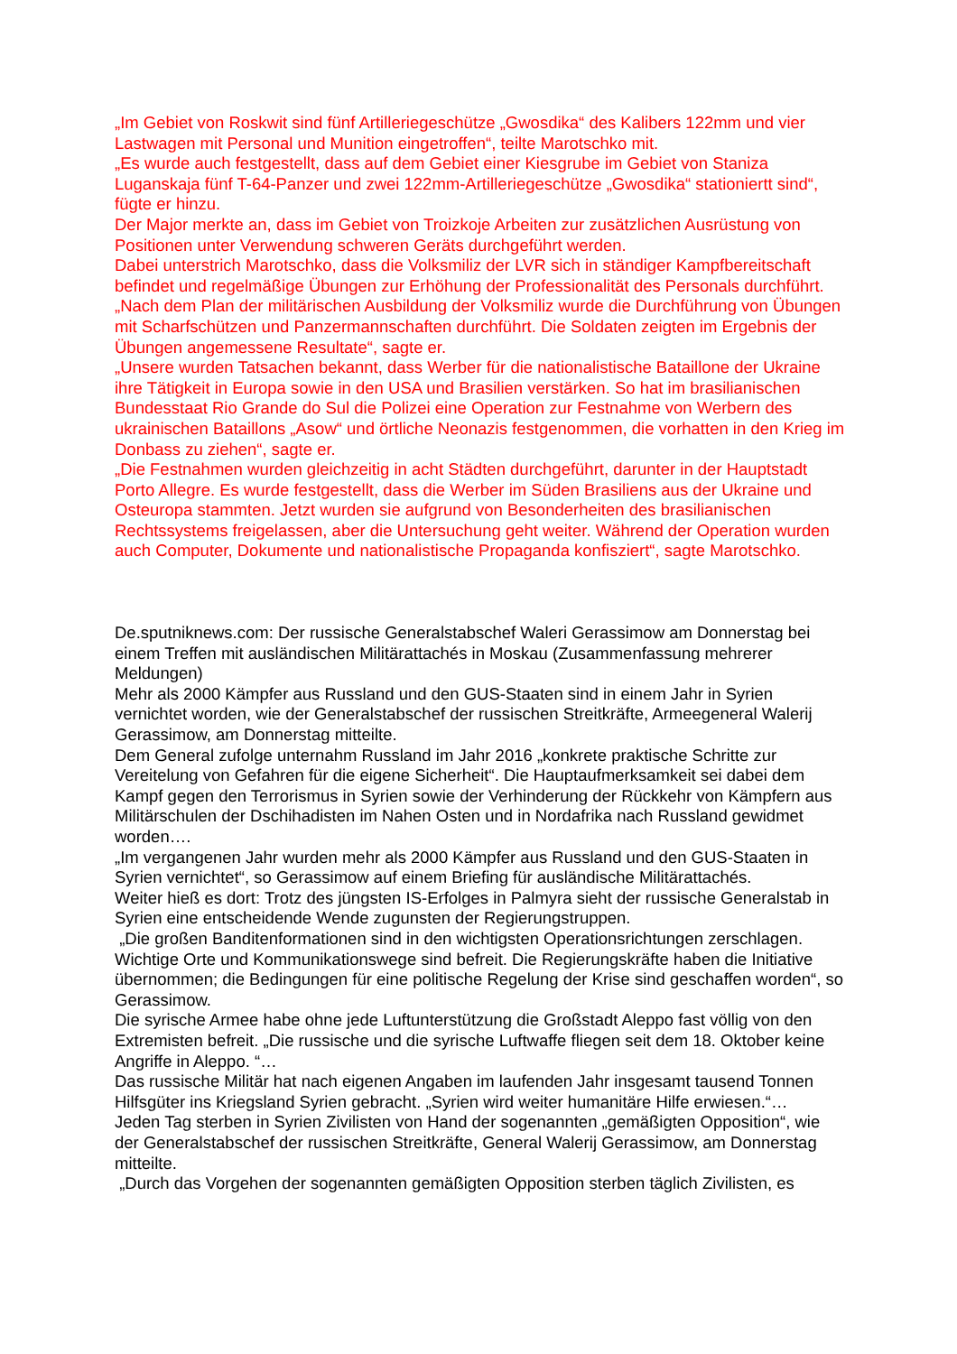„Im Gebiet von Roskwit sind fünf Artilleriegeschütze „Gwosdika“ des Kalibers 122mm und vier Lastwagen mit Personal und Munition eingetroffen“, teilte Marotschko mit.
„Es wurde auch festgestellt, dass auf dem Gebiet einer Kiesgrube im Gebiet von Staniza Luganskaja fünf T-64-Panzer und zwei 122mm-Artilleriegeschütze „Gwosdika“ stationiertt sind“, fügte er hinzu.
Der Major merkte an, dass im Gebiet von Troizkoje Arbeiten zur zusätzlichen Ausrüstung von Positionen unter Verwendung schweren Geräts durchgeführt werden.
Dabei unterstrich Marotschko, dass die Volksmiliz der LVR sich in ständiger Kampfbereitschaft befindet und regelmäßige Übungen zur Erhöhung der Professionalität des Personals durchführt.
„Nach dem Plan der militärischen Ausbildung der Volksmiliz wurde die Durchführung von Übungen mit Scharfschützen und Panzermannschaften durchführt. Die Soldaten zeigten im Ergebnis der Übungen angemessene Resultate“, sagte er.
„Unsere wurden Tatsachen bekannt, dass Werber für die nationalistische Bataillone der Ukraine ihre Tätigkeit in Europa sowie in den USA und Brasilien verstärken. So hat im brasilianischen Bundesstaat Rio Grande do Sul die Polizei eine Operation zur Festnahme von Werbern des ukrainischen Bataillons „Asow“ und örtliche Neonazis festgenommen, die vorhatten in den Krieg im Donbass zu ziehen“, sagte er.
„Die Festnahmen wurden gleichzeitig in acht Städten durchgeführt, darunter in der Hauptstadt Porto Allegre. Es wurde festgestellt, dass die Werber im Süden Brasiliens aus der Ukraine und Osteuropa stammten. Jetzt wurden sie aufgrund von Besonderheiten des brasilianischen Rechtssystems freigelassen, aber die Untersuchung geht weiter. Während der Operation wurden auch Computer, Dokumente und nationalistische Propaganda konfisziert“, sagte Marotschko.
De.sputniknews.com: Der russische Generalstabschef Waleri Gerassimow am Donnerstag bei einem Treffen mit ausländischen Militärattachés in Moskau (Zusammenfassung mehrerer Meldungen)
Mehr als 2000 Kämpfer aus Russland und den GUS-Staaten sind in einem Jahr in Syrien vernichtet worden, wie der Generalstabschef der russischen Streitkräfte, Armeegeneral Walerij Gerassimow, am Donnerstag mitteilte.
Dem General zufolge unternahm Russland im Jahr 2016 „konkrete praktische Schritte zur Vereitelung von Gefahren für die eigene Sicherheit“. Die Hauptaufmerksamkeit sei dabei dem Kampf gegen den Terrorismus in Syrien sowie der Verhinderung der Rückkehr von Kämpfern aus Militärschulen der Dschihadisten im Nahen Osten und in Nordafrika nach Russland gewidmet worden….
„Im vergangenen Jahr wurden mehr als 2000 Kämpfer aus Russland und den GUS-Staaten in Syrien vernichtet“, so Gerassimow auf einem Briefing für ausländische Militärattachés.
Weiter hieß es dort: Trotz des jüngsten IS-Erfolges in Palmyra sieht der russische Generalstab in Syrien eine entscheidende Wende zugunsten der Regierungstruppen.
„Die großen Banditenformationen sind in den wichtigsten Operationsrichtungen zerschlagen. Wichtige Orte und Kommunikationswege sind befreit. Die Regierungskräfte haben die Initiative übernommen; die Bedingungen für eine politische Regelung der Krise sind geschaffen worden“, so Gerassimow.
Die syrische Armee habe ohne jede Luftunterstützung die Großstadt Aleppo fast völlig von den Extremisten befreit. „Die russische und die syrische Luftwaffe fliegen seit dem 18. Oktober keine Angriffe in Aleppo. “…
Das russische Militär hat nach eigenen Angaben im laufenden Jahr insgesamt tausend Tonnen Hilfsgüter ins Kriegsland Syrien gebracht. „Syrien wird weiter humanitäre Hilfe erwiesen.“…
Jeden Tag sterben in Syrien Zivilisten von Hand der sogenannten „gemäßigten Opposition“, wie der Generalstabschef der russischen Streitkräfte, General Walerij Gerassimow, am Donnerstag mitteilte.
„Durch das Vorgehen der sogenannten gemäßigten Opposition sterben täglich Zivilisten, es